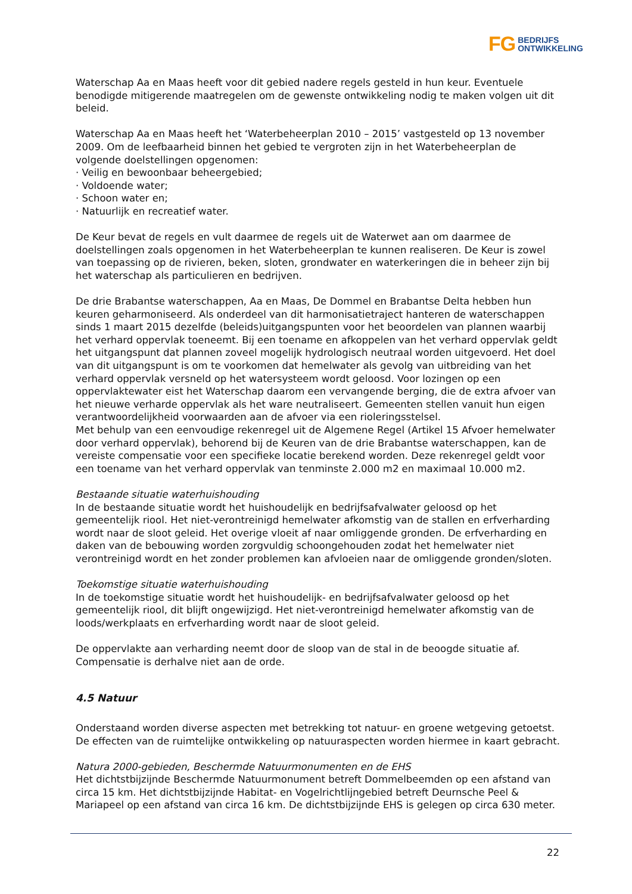FG BEDRIJFS
ONTWIKKELING
Waterschap Aa en Maas heeft voor dit gebied nadere regels gesteld in hun keur. Eventuele benodigde mitigerende maatregelen om de gewenste ontwikkeling nodig te maken volgen uit dit beleid.
Waterschap Aa en Maas heeft het ‘Waterbeheerplan 2010 – 2015’ vastgesteld op 13 november 2009. Om de leefbaarheid binnen het gebied te vergroten zijn in het Waterbeheerplan de volgende doelstellingen opgenomen:
· Veilig en bewoonbaar beheergebied;
· Voldoende water;
· Schoon water en;
· Natuurlijk en recreatief water.
De Keur bevat de regels en vult daarmee de regels uit de Waterwet aan om daarmee de doelstellingen zoals opgenomen in het Waterbeheerplan te kunnen realiseren. De Keur is zowel van toepassing op de rivieren, beken, sloten, grondwater en waterkeringen die in beheer zijn bij het waterschap als particulieren en bedrijven.
De drie Brabantse waterschappen, Aa en Maas, De Dommel en Brabantse Delta hebben hun keuren geharmoniseerd. Als onderdeel van dit harmonisatietraject hanteren de waterschappen sinds 1 maart 2015 dezelfde (beleids)uitgangspunten voor het beoordelen van plannen waarbij het verhard oppervlak toeneemt. Bij een toename en afkoppelen van het verhard oppervlak geldt het uitgangspunt dat plannen zoveel mogelijk hydrologisch neutraal worden uitgevoerd. Het doel van dit uitgangspunt is om te voorkomen dat hemelwater als gevolg van uitbreiding van het verhard oppervlak versneld op het watersysteem wordt geloosd. Voor lozingen op een oppervlaktewater eist het Waterschap daarom een vervangende berging, die de extra afvoer van het nieuwe verharde oppervlak als het ware neutraliseert. Gemeenten stellen vanuit hun eigen verantwoordelijkheid voorwaarden aan de afvoer via een rioleringsstelsel.
Met behulp van een eenvoudige rekenregel uit de Algemene Regel (Artikel 15 Afvoer hemelwater door verhard oppervlak), behorend bij de Keuren van de drie Brabantse waterschappen, kan de vereiste compensatie voor een specifieke locatie berekend worden. Deze rekenregel geldt voor een toename van het verhard oppervlak van tenminste 2.000 m2 en maximaal 10.000 m2.
Bestaande situatie waterhuishouding
In de bestaande situatie wordt het huishoudelijk en bedrijfsafvalwater geloosd op het gemeentelijk riool. Het niet-verontreinigd hemelwater afkomstig van de stallen en erfverharding wordt naar de sloot geleid. Het overige vloeit af naar omliggende gronden. De erfverharding en daken van de bebouwing worden zorgvuldig schoongehouden zodat het hemelwater niet verontreinigd wordt en het zonder problemen kan afvloeien naar de omliggende gronden/sloten.
Toekomstige situatie waterhuishouding
In de toekomstige situatie wordt het huishoudelijk- en bedrijfsafvalwater geloosd op het gemeentelijk riool, dit blijft ongewijzigd. Het niet-verontreinigd hemelwater afkomstig van de loods/werkplaats en erfverharding wordt naar de sloot geleid.
De oppervlakte aan verharding neemt door de sloop van de stal in de beoogde situatie af. Compensatie is derhalve niet aan de orde.
4.5 Natuur
Onderstaand worden diverse aspecten met betrekking tot natuur- en groene wetgeving getoetst. De effecten van de ruimtelijke ontwikkeling op natuuraspecten worden hiermee in kaart gebracht.
Natura 2000-gebieden, Beschermde Natuurmonumenten en de EHS
Het dichtstbijzijnde Beschermde Natuurmonument betreft Dommelbeemden op een afstand van circa 15 km. Het dichtstbijzijnde Habitat- en Vogelrichtlijngebied betreft Deurnsche Peel & Mariapeel op een afstand van circa 16 km. De dichtstbijzijnde EHS is gelegen op circa 630 meter.
22